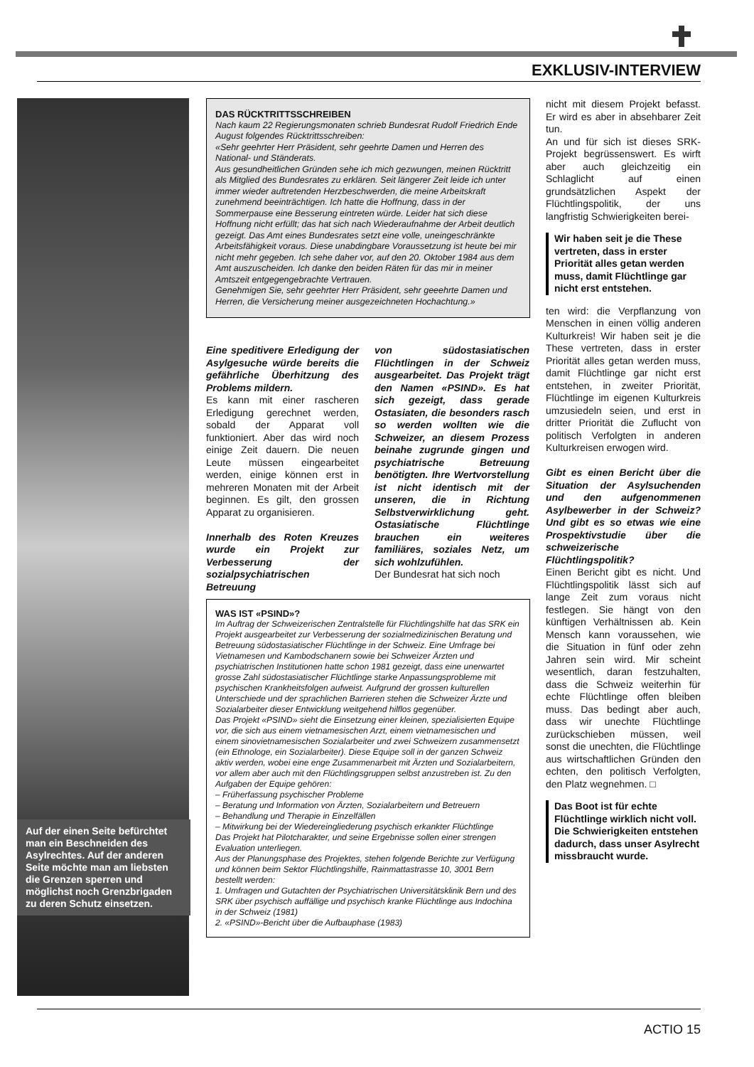EXKLUSIV-INTERVIEW
Auf der einen Seite befürchtet man ein Beschneiden des Asylrechtes. Auf der anderen Seite möchte man am liebsten die Grenzen sperren und möglichst noch Grenzbrigaden zu deren Schutz einsetzen.
DAS RÜCKTRITTSSCHREIBEN
Nach kaum 22 Regierungsmonaten schrieb Bundesrat Rudolf Friedrich Ende August folgendes Rücktrittsschreiben:
«Sehr geehrter Herr Präsident, sehr geehrte Damen und Herren des National- und Ständerats.
Aus gesundheitlichen Gründen sehe ich mich gezwungen, meinen Rücktritt als Mitglied des Bundesrates zu erklären. Seit längerer Zeit leide ich unter immer wieder auftretenden Herzbeschwerden, die meine Arbeitskraft zunehmend beeinträchtigen. Ich hatte die Hoffnung, dass in der Sommerpause eine Besserung eintreten würde. Leider hat sich diese Hoffnung nicht erfüllt; das hat sich nach Wiederaufnahme der Arbeit deutlich gezeigt. Das Amt eines Bundesrates setzt eine volle, uneingeschränkte Arbeitsfähigkeit voraus. Diese unabdingbare Voraussetzung ist heute bei mir nicht mehr gegeben. Ich sehe daher vor, auf den 20. Oktober 1984 aus dem Amt auszuscheiden. Ich danke den beiden Räten für das mir in meiner Amtszeit entgegengebrachte Vertrauen.
Genehmigen Sie, sehr geehrter Herr Präsident, sehr geeehrte Damen und Herren, die Versicherung meiner ausgezeichneten Hochachtung.»
Eine speditivere Erledigung der Asylgesuche würde bereits die gefährliche Überhitzung des Problems mildern.
Es kann mit einer rascheren Erledigung gerechnet werden, sobald der Apparat voll funktioniert. Aber das wird noch einige Zeit dauern. Die neuen Leute müssen eingearbeitet werden, einige können erst in mehreren Monaten mit der Arbeit beginnen. Es gilt, den grossen Apparat zu organisieren.
Innerhalb des Roten Kreuzes wurde ein Projekt zur Verbesserung der sozialpsychiatrischen Betreuung
von südostasiatischen Flüchtlingen in der Schweiz ausgearbeitet. Das Projekt trägt den Namen «PSIND». Es hat sich gezeigt, dass gerade Ostasiaten, die besonders rasch so werden wollten wie die Schweizer, an diesem Prozess beinahe zugrunde gingen und psychiatrische Betreuung benötigten. Ihre Wertvorstellung ist nicht identisch mit der unseren, die in Richtung Selbstverwirklichung geht. Ostasiatische Flüchtlinge brauchen ein weiteres familiäres, soziales Netz, um sich wohlzufühlen.
Der Bundesrat hat sich noch
WAS IST «PSIND»?
Im Auftrag der Schweizerischen Zentralstelle für Flüchtlingshilfe hat das SRK ein Projekt ausgearbeitet zur Verbesserung der sozialmedizinischen Beratung und Betreuung südostasiatischer Flüchtlinge in der Schweiz. Eine Umfrage bei Vietnamesen und Kambodschanern sowie bei Schweizer Ärzten und psychiatrischen Institutionen hatte schon 1981 gezeigt, dass eine unerwartet grosse Zahl südostasiatischer Flüchtlinge starke Anpassungsprobleme mit psychischen Krankheitsfolgen aufweist. Aufgrund der grossen kulturellen Unterschiede und der sprachlichen Barrieren stehen die Schweizer Ärzte und Sozialarbeiter dieser Entwicklung weitgehend hilflos gegenüber.
Das Projekt «PSIND» sieht die Einsetzung einer kleinen, spezialisierten Equipe vor, die sich aus einem vietnamesischen Arzt, einem vietnamesischen und einem sinovietnamesischen Sozialarbeiter und zwei Schweizern zusammensetzt (ein Ethnologe, ein Sozialarbeiter). Diese Equipe soll in der ganzen Schweiz aktiv werden, wobei eine enge Zusammenarbeit mit Ärzten und Sozialarbeitern, vor allem aber auch mit den Flüchtlingsgruppen selbst anzustreben ist. Zu den Aufgaben der Equipe gehören:
– Früherfassung psychischer Probleme
– Beratung und Information von Ärzten, Sozialarbeitern und Betreuern
– Behandlung und Therapie in Einzelfällen
– Mitwirkung bei der Wiedereingliederung psychisch erkankter Flüchtlinge
Das Projekt hat Pilotcharakter, und seine Ergebnisse sollen einer strengen Evaluation unterliegen.
Aus der Planungsphase des Projektes, stehen folgende Berichte zur Verfügung und können beim Sektor Flüchtlingshilfe, Rainmattastrasse 10, 3001 Bern bestellt werden:
1. Umfragen und Gutachten der Psychiatrischen Universitätsklinik Bern und des SRK über psychisch auffällige und psychisch kranke Flüchtlinge aus Indochina in der Schweiz (1981)
2. «PSIND»-Bericht über die Aufbauphase (1983)
nicht mit diesem Projekt befasst. Er wird es aber in absehbarer Zeit tun.
An und für sich ist dieses SRK-Projekt begrüssenswert. Es wirft aber auch gleichzeitig ein Schlaglicht auf einen grundsätzlichen Aspekt der Flüchtlingspolitik, der uns langfristig Schwierigkeiten berei-
Wir haben seit je die These vertreten, dass in erster Priorität alles getan werden muss, damit Flüchtlinge gar nicht erst entstehen.
ten wird: die Verpflanzung von Menschen in einen völlig anderen Kulturkreis! Wir haben seit je die These vertreten, dass in erster Priorität alles getan werden muss, damit Flüchtlinge gar nicht erst entstehen, in zweiter Priorität, Flüchtlinge im eigenen Kulturkreis umzusiedeln seien, und erst in dritter Priorität die Zuflucht von politisch Verfolgten in anderen Kulturkreisen erwogen wird.
Gibt es einen Bericht über die Situation der Asylsuchenden und den aufgenommenen Asylbewerber in der Schweiz? Und gibt es so etwas wie eine Prospektivstudie über die schweizerische Flüchtlingspolitik?
Einen Bericht gibt es nicht. Und Flüchtlingspolitik lässt sich auf lange Zeit zum voraus nicht festlegen. Sie hängt von den künftigen Verhältnissen ab. Kein Mensch kann voraussehen, wie die Situation in fünf oder zehn Jahren sein wird. Mir scheint wesentlich, daran festzuhalten, dass die Schweiz weiterhin für echte Flüchtlinge offen bleiben muss. Das bedingt aber auch, dass wir unechte Flüchtlinge zurückschieben müssen, weil sonst die unechten, die Flüchtlinge aus wirtschaftlichen Gründen den echten, den politisch Verfolgten, den Platz wegnehmen. □
Das Boot ist für echte Flüchtlinge wirklich nicht voll. Die Schwierigkeiten entstehen dadurch, dass unser Asylrecht missbraucht wurde.
ACTIO 15